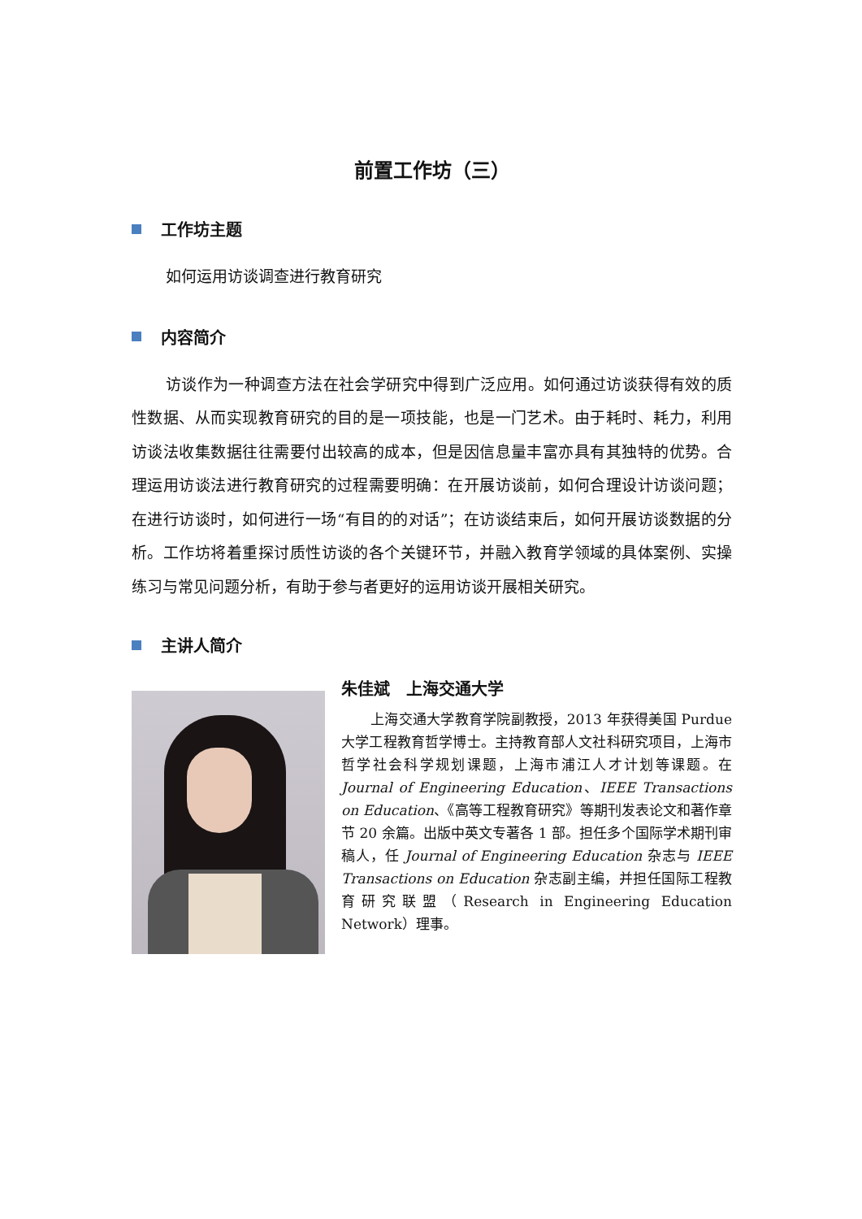前置工作坊（三）
工作坊主题
如何运用访谈调查进行教育研究
内容简介
访谈作为一种调查方法在社会学研究中得到广泛应用。如何通过访谈获得有效的质性数据、从而实现教育研究的目的是一项技能，也是一门艺术。由于耗时、耗力，利用访谈法收集数据往往需要付出较高的成本，但是因信息量丰富亦具有其独特的优势。合理运用访谈法进行教育研究的过程需要明确：在开展访谈前，如何合理设计访谈问题；在进行访谈时，如何进行一场“有目的的对话”；在访谈结束后，如何开展访谈数据的分析。工作坊将着重探讨质性访谈的各个关键环节，并融入教育学领域的具体案例、实操练习与常见问题分析，有助于参与者更好的运用访谈开展相关研究。
主讲人简介
朱佳斌　上海交通大学
上海交通大学教育学院副教授，2013 年获得美国 Purdue 大学工程教育哲学博士。主持教育部人文社科研究项目，上海市哲学社会科学规划课题，上海市浦江人才计划等课题。在 Journal of Engineering Education、IEEE Transactions on Education、《高等工程教育研究》等期刊发表论文和著作章节 20 余篇。出版中英文专著各 1 部。担任多个国际学术期刊审稿人，任 Journal of Engineering Education 杂志与 IEEE Transactions on Education 杂志副主编，并担任国际工程教育研究联盟（Research in Engineering Education Network）理事。